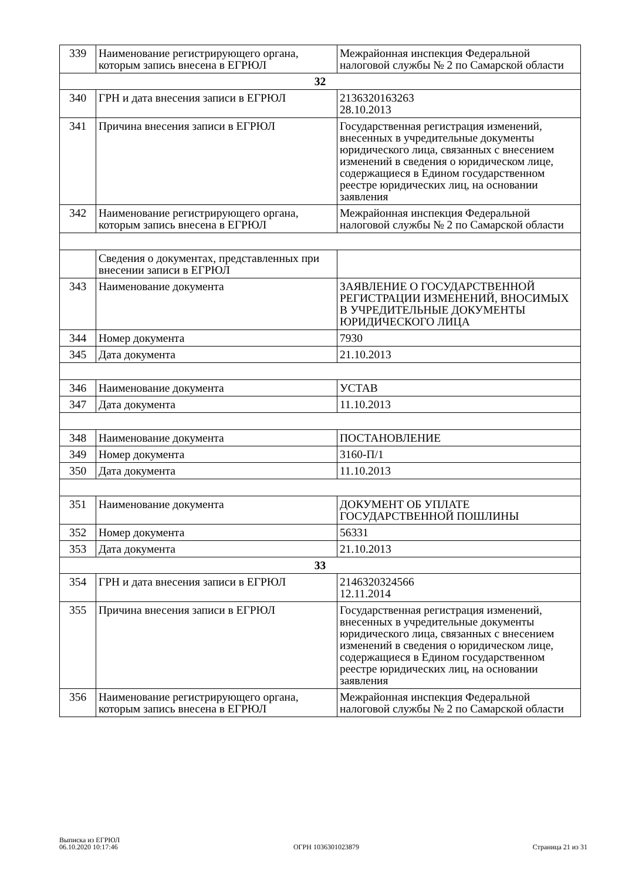| 339 | Наименование регистрирующего органа, которым запись внесена в ЕГРЮЛ | Межрайонная инспекция Федеральной налоговой службы № 2 по Самарской области |
| 32 | | |
| 340 | ГРН и дата внесения записи в ЕГРЮЛ | 2136320163263 28.10.2013 |
| 341 | Причина внесения записи в ЕГРЮЛ | Государственная регистрация изменений, внесенных в учредительные документы юридического лица, связанных с внесением изменений в сведения о юридическом лице, содержащиеся в Едином государственном реестре юридических лиц, на основании заявления |
| 342 | Наименование регистрирующего органа, которым запись внесена в ЕГРЮЛ | Межрайонная инспекция Федеральной налоговой службы № 2 по Самарской области |
| | Сведения о документах, представленных при внесении записи в ЕГРЮЛ | |
| 343 | Наименование документа | ЗАЯВЛЕНИЕ О ГОСУДАРСТВЕННОЙ РЕГИСТРАЦИИ ИЗМЕНЕНИЙ, ВНОСИМЫХ В УЧРЕДИТЕЛЬНЫЕ ДОКУМЕНТЫ ЮРИДИЧЕСКОГО ЛИЦА |
| 344 | Номер документа | 7930 |
| 345 | Дата документа | 21.10.2013 |
| 346 | Наименование документа | УСТАВ |
| 347 | Дата документа | 11.10.2013 |
| 348 | Наименование документа | ПОСТАНОВЛЕНИЕ |
| 349 | Номер документа | 3160-П/1 |
| 350 | Дата документа | 11.10.2013 |
| 351 | Наименование документа | ДОКУМЕНТ ОБ УПЛАТЕ ГОСУДАРСТВЕННОЙ ПОШЛИНЫ |
| 352 | Номер документа | 56331 |
| 353 | Дата документа | 21.10.2013 |
| 33 | | |
| 354 | ГРН и дата внесения записи в ЕГРЮЛ | 2146320324566 12.11.2014 |
| 355 | Причина внесения записи в ЕГРЮЛ | Государственная регистрация изменений, внесенных в учредительные документы юридического лица, связанных с внесением изменений в сведения о юридическом лице, содержащиеся в Едином государственном реестре юридических лиц, на основании заявления |
| 356 | Наименование регистрирующего органа, которым запись внесена в ЕГРЮЛ | Межрайонная инспекция Федеральной налоговой службы № 2 по Самарской области |
Выписка из ЕГРЮЛ
06.10.2020 10:17:46
ОГРН 1036301023879
Страница 21 из 31